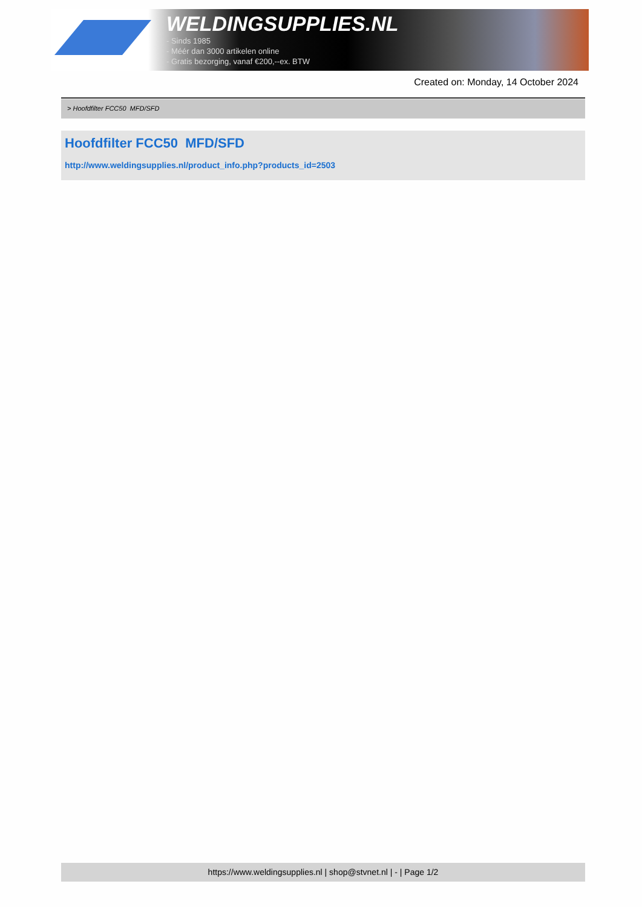WELDINGSUPPLIES.NL
- Sinds 1985
- Méér dan 3000 artikelen online
- Gratis bezorging, vanaf €200,--ex. BTW
Created on: Monday, 14 October 2024
> Hoofdfilter FCC50 MFD/SFD
Hoofdfilter FCC50 MFD/SFD
http://www.weldingsupplies.nl/product_info.php?products_id=2503
https://www.weldingsupplies.nl | shop@stvnet.nl | - | Page 1/2